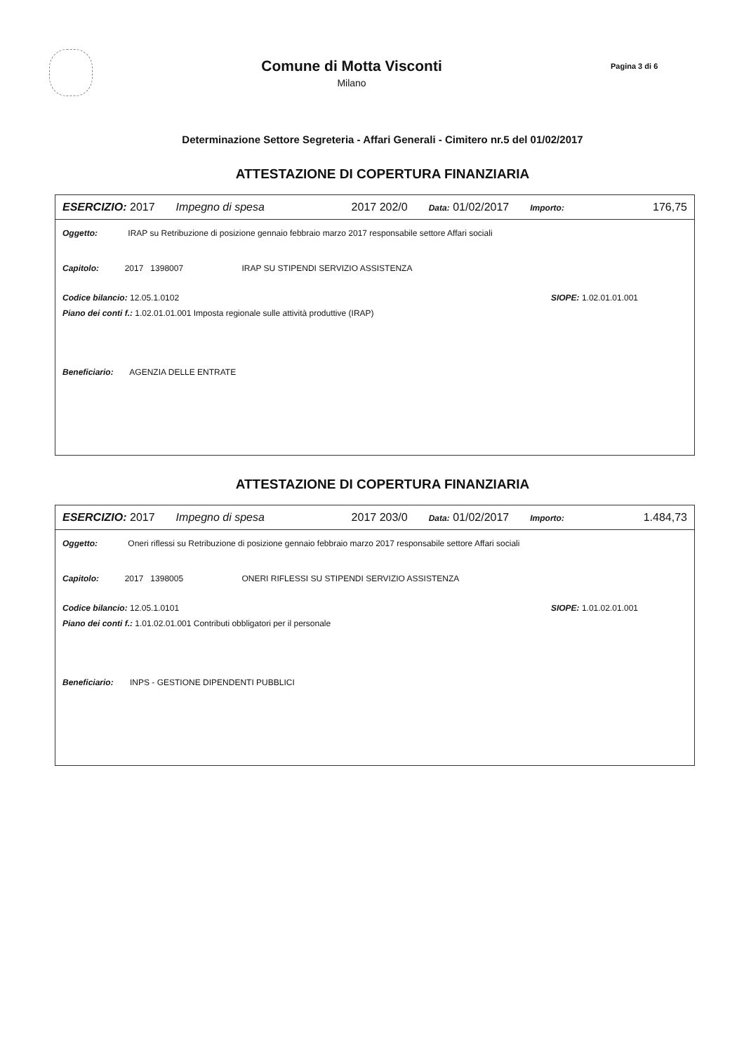Comune di Motta Visconti
Milano
Pagina 3 di 6
Determinazione Settore Segreteria - Affari Generali - Cimitero nr.5 del 01/02/2017
ATTESTAZIONE DI COPERTURA FINANZIARIA
ESERCIZIO: 2017 Impegno di spesa 2017 202/0 Data: 01/02/2017 Importo: 176,75
Oggetto: IRAP su Retribuzione di posizione gennaio febbraio marzo 2017 responsabile settore Affari sociali
Capitolo: 2017 1398007 IRAP SU STIPENDI SERVIZIO ASSISTENZA
Codice bilancio: 12.05.1.0102 SIOPE: 1.02.01.01.001
Piano dei conti f.: 1.02.01.01.001 Imposta regionale sulle attività produttive (IRAP)
Beneficiario: AGENZIA DELLE ENTRATE
ATTESTAZIONE DI COPERTURA FINANZIARIA
ESERCIZIO: 2017 Impegno di spesa 2017 203/0 Data: 01/02/2017 Importo: 1.484,73
Oggetto: Oneri riflessi su Retribuzione di posizione gennaio febbraio marzo 2017 responsabile settore Affari sociali
Capitolo: 2017 1398005 ONERI RIFLESSI SU STIPENDI SERVIZIO ASSISTENZA
Codice bilancio: 12.05.1.0101 SIOPE: 1.01.02.01.001
Piano dei conti f.: 1.01.02.01.001 Contributi obbligatori per il personale
Beneficiario: INPS - GESTIONE DIPENDENTI PUBBLICI